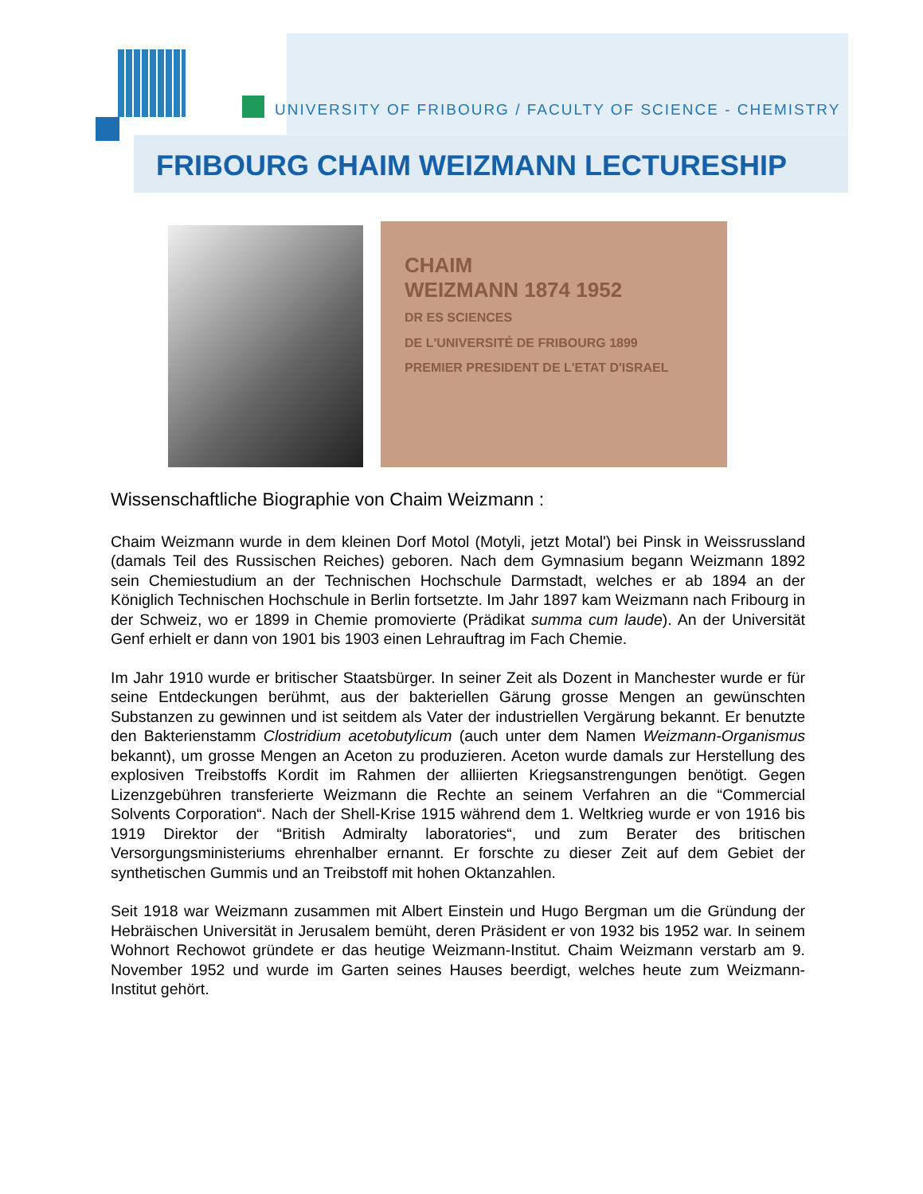UNIVERSITY OF FRIBOURG / FACULTY OF SCIENCE - CHEMISTRY
FRIBOURG CHAIM WEIZMANN LECTURESHIP
CHAIM
WEIZMANN 1874 1952
DR ES SCIENCES
DE L'UNIVERSITÉ DE FRIBOURG 1899
PREMIER PRESIDENT DE L'ETAT D'ISRAEL
Wissenschaftliche Biographie von Chaim Weizmann :
Chaim Weizmann wurde in dem kleinen Dorf Motol (Motyli, jetzt Motal') bei Pinsk in Weissrussland (damals Teil des Russischen Reiches) geboren. Nach dem Gymnasium begann Weizmann 1892 sein Chemiestudium an der Technischen Hochschule Darmstadt, welches er ab 1894 an der Königlich Technischen Hochschule in Berlin fortsetzte. Im Jahr 1897 kam Weizmann nach Fribourg in der Schweiz, wo er 1899 in Chemie promovierte (Prädikat summa cum laude). An der Universität Genf erhielt er dann von 1901 bis 1903 einen Lehrauftrag im Fach Chemie.
Im Jahr 1910 wurde er britischer Staatsbürger. In seiner Zeit als Dozent in Manchester wurde er für seine Entdeckungen berühmt, aus der bakteriellen Gärung grosse Mengen an gewünschten Substanzen zu gewinnen und ist seitdem als Vater der industriellen Vergärung bekannt. Er benutzte den Bakterienstamm Clostridium acetobutylicum (auch unter dem Namen Weizmann-Organismus bekannt), um grosse Mengen an Aceton zu produzieren. Aceton wurde damals zur Herstellung des explosiven Treibstoffs Kordit im Rahmen der alliierten Kriegsanstrengungen benötigt. Gegen Lizenzgebühren transferierte Weizmann die Rechte an seinem Verfahren an die “Commercial Solvents Corporation“. Nach der Shell-Krise 1915 während dem 1. Weltkrieg wurde er von 1916 bis 1919 Direktor der “British Admiralty laboratories“, und zum Berater des britischen Versorgungsministeriums ehrenhalber ernannt. Er forschte zu dieser Zeit auf dem Gebiet der synthetischen Gummis und an Treibstoff mit hohen Oktanzahlen.
Seit 1918 war Weizmann zusammen mit Albert Einstein und Hugo Bergman um die Gründung der Hebräischen Universität in Jerusalem bemüht, deren Präsident er von 1932 bis 1952 war. In seinem Wohnort Rechowot gründete er das heutige Weizmann-Institut. Chaim Weizmann verstarb am 9. November 1952 und wurde im Garten seines Hauses beerdigt, welches heute zum Weizmann-Institut gehört.